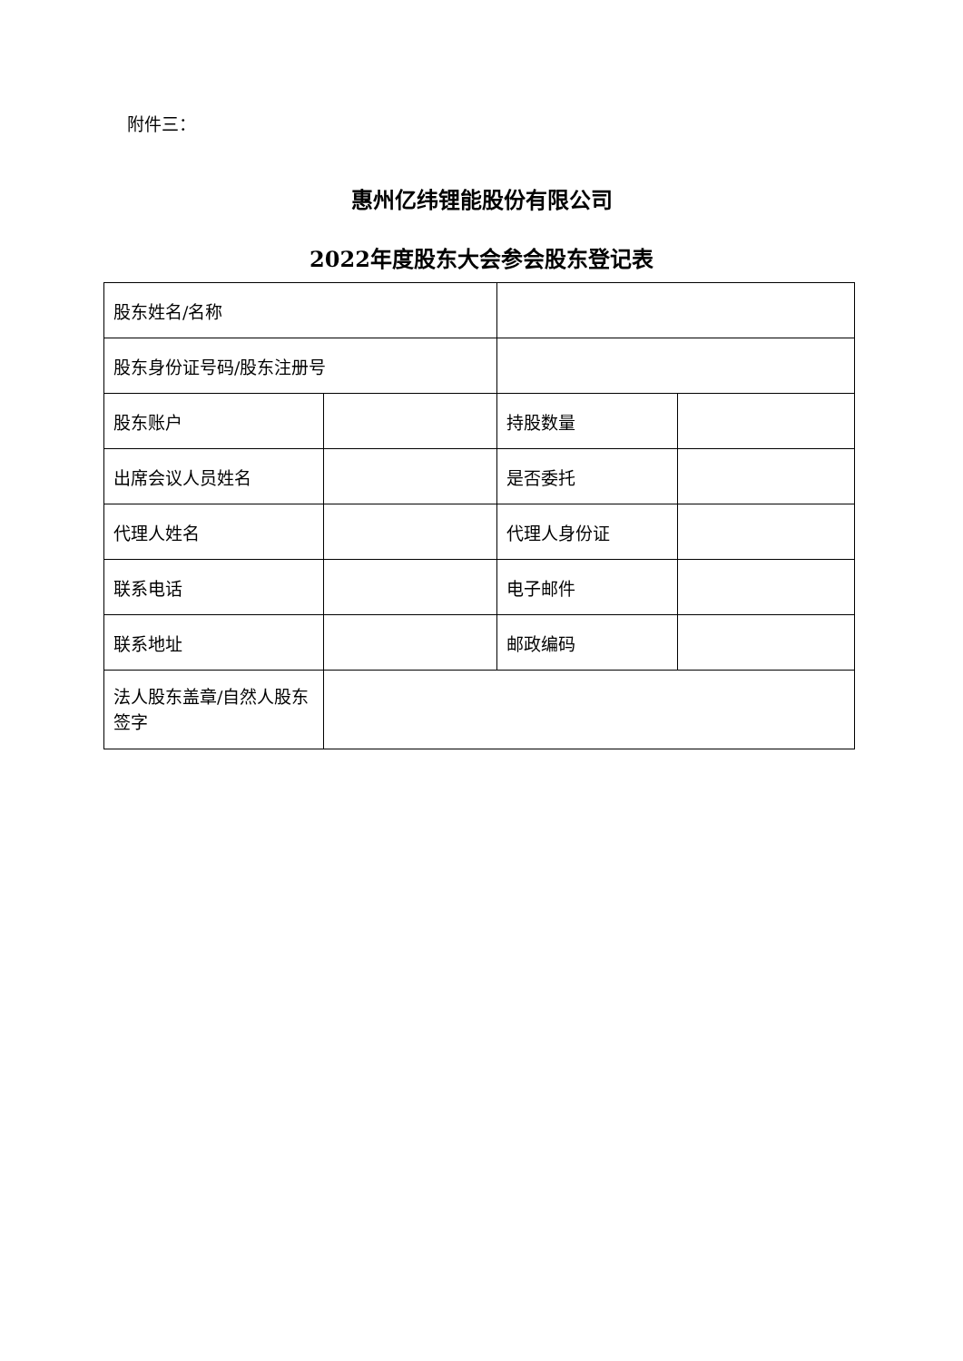附件三：
惠州亿纬锂能股份有限公司
2022年度股东大会参会股东登记表
| 股东姓名/名称 | | | |
| 股东身份证号码/股东注册号 | | | |
| 股东账户 | | 持股数量 | |
| 出席会议人员姓名 | | 是否委托 | |
| 代理人姓名 | | 代理人身份证 | |
| 联系电话 | | 电子邮件 | |
| 联系地址 | | 邮政编码 | |
| 法人股东盖章/自然人股东签字 | | | |